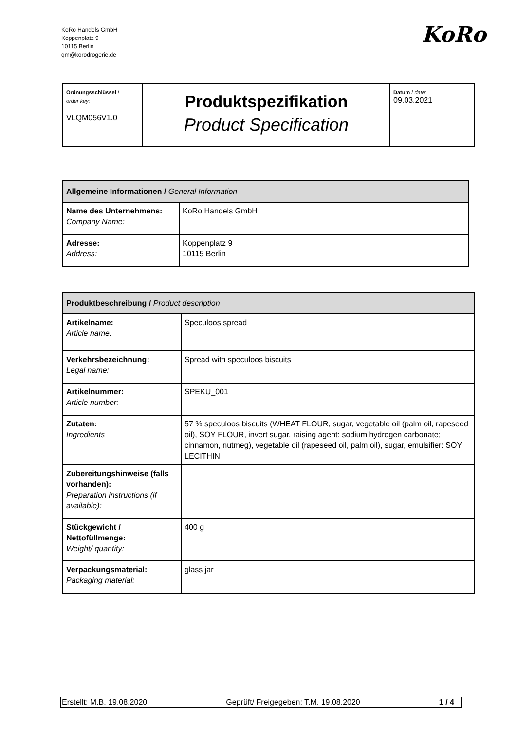KoRo Handels GmbH
Koppenplatz 9
10115 Berlin
qm@korodrogerie.de
KoRo
| Ordnungsschlüssel / order key: VLQM056V1.0 | Produktspezifikation Product Specification | Datum / date: 09.03.2021 |
| Allgemeine Informationen / General Information | |
| Name des Unternehmens: Company Name: | KoRo Handels GmbH |
| Adresse: Address: | Koppenplatz 9 10115 Berlin |
| Produktbeschreibung / Product description | |
| Artikelname: Article name: | Speculoos spread |
| Verkehrsbezeichnung: Legal name: | Spread with speculoos biscuits |
| Artikelnummer: Article number: | SPEKU_001 |
| Zutaten: Ingredients | 57 % speculoos biscuits (WHEAT FLOUR, sugar, vegetable oil (palm oil, rapeseed oil), SOY FLOUR, invert sugar, raising agent: sodium hydrogen carbonate; cinnamon, nutmeg), vegetable oil (rapeseed oil, palm oil), sugar, emulsifier: SOY LECITHIN |
| Zubereitungshinweise (falls vorhanden): Preparation instructions (if available): | |
| Stückgewicht / Nettofüllmenge: Weight/ quantity: | 400 g |
| Verpackungsmaterial: Packaging material: | glass jar |
Erstellt: M.B. 19.08.2020 Geprüft/ Freigegeben: T.M. 19.08.2020 1 / 4